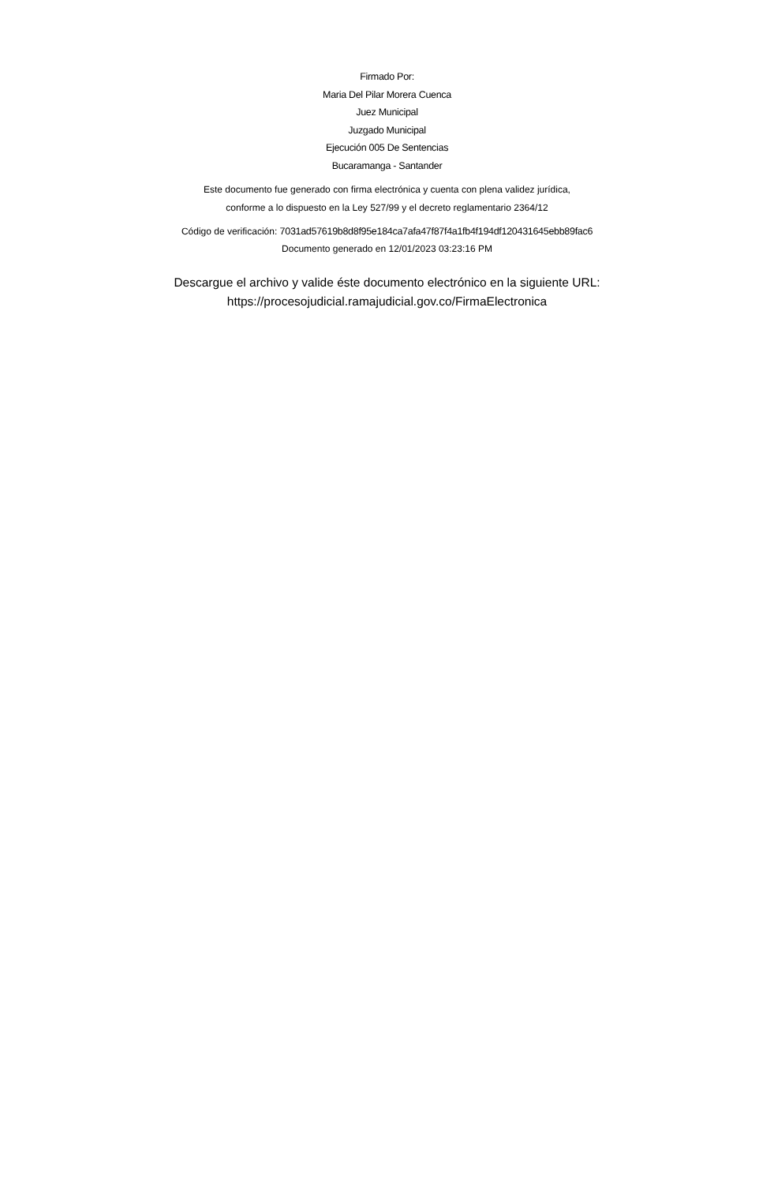Firmado Por:
Maria Del Pilar Morera Cuenca
Juez Municipal
Juzgado Municipal
Ejecución 005 De Sentencias
Bucaramanga - Santander
Este documento fue generado con firma electrónica y cuenta con plena validez jurídica,
conforme a lo dispuesto en la Ley 527/99 y el decreto reglamentario 2364/12
Código de verificación: 7031ad57619b8d8f95e184ca7afa47f87f4a1fb4f194df120431645ebb89fac6
Documento generado en 12/01/2023 03:23:16 PM
Descargue el archivo y valide éste documento electrónico en la siguiente URL:
https://procesojudicial.ramajudicial.gov.co/FirmaElectronica